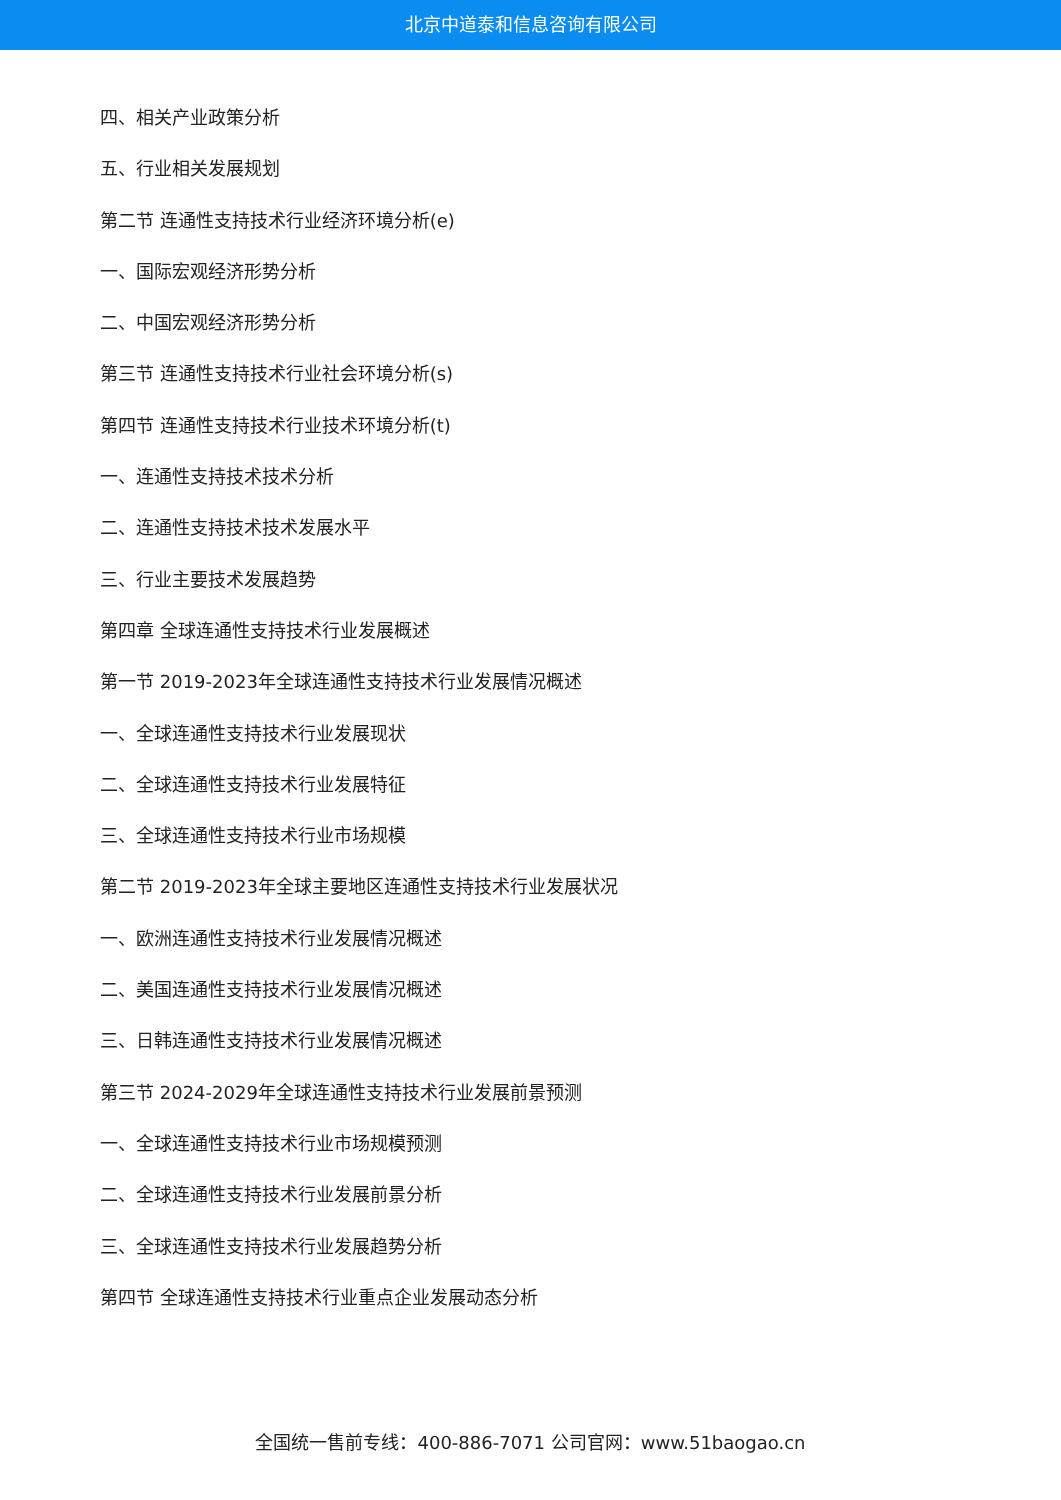北京中道泰和信息咨询有限公司
四、相关产业政策分析
五、行业相关发展规划
第二节 连通性支持技术行业经济环境分析(e)
一、国际宏观经济形势分析
二、中国宏观经济形势分析
第三节 连通性支持技术行业社会环境分析(s)
第四节 连通性支持技术行业技术环境分析(t)
一、连通性支持技术技术分析
二、连通性支持技术技术发展水平
三、行业主要技术发展趋势
第四章 全球连通性支持技术行业发展概述
第一节 2019-2023年全球连通性支持技术行业发展情况概述
一、全球连通性支持技术行业发展现状
二、全球连通性支持技术行业发展特征
三、全球连通性支持技术行业市场规模
第二节 2019-2023年全球主要地区连通性支持技术行业发展状况
一、欧洲连通性支持技术行业发展情况概述
二、美国连通性支持技术行业发展情况概述
三、日韩连通性支持技术行业发展情况概述
第三节 2024-2029年全球连通性支持技术行业发展前景预测
一、全球连通性支持技术行业市场规模预测
二、全球连通性支持技术行业发展前景分析
三、全球连通性支持技术行业发展趋势分析
第四节 全球连通性支持技术行业重点企业发展动态分析
全国统一售前专线：400-886-7071 公司官网：www.51baogao.cn